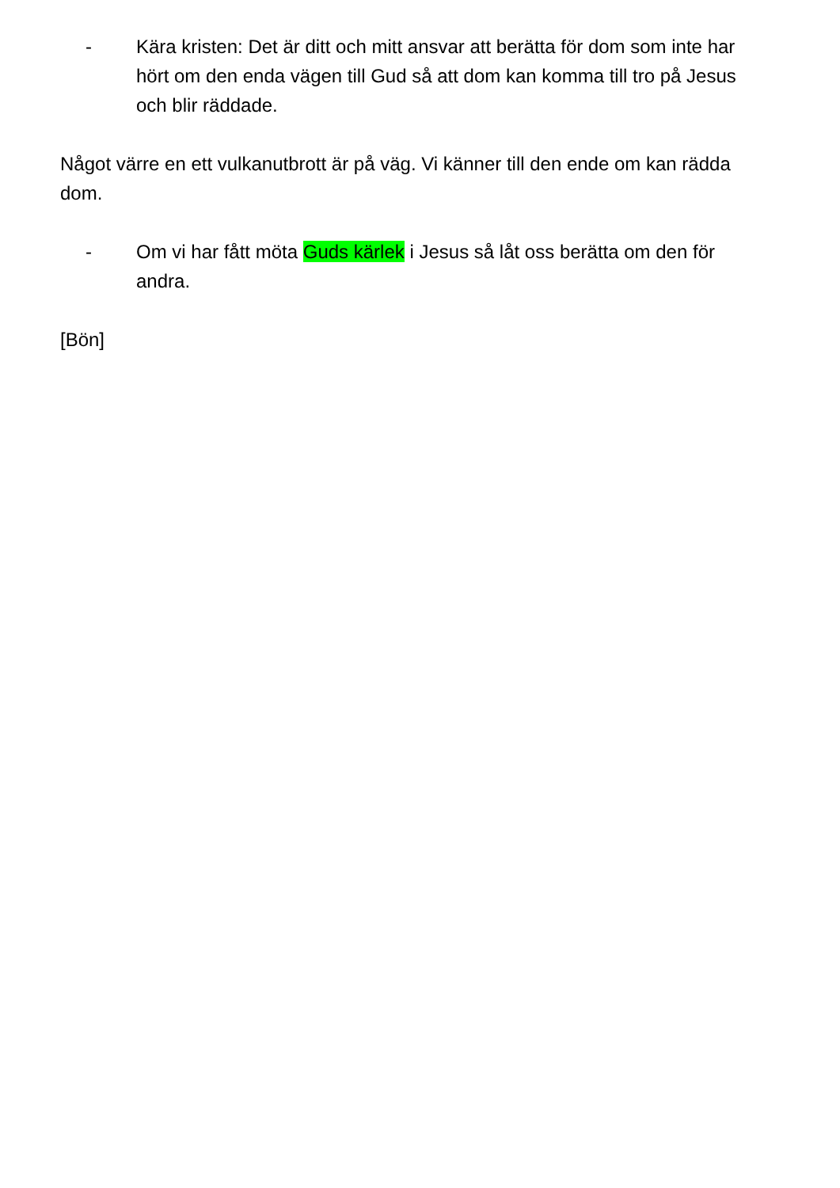- Kära kristen: Det är ditt och mitt ansvar att berätta för dom som inte har hört om den enda vägen till Gud så att dom kan komma till tro på Jesus och blir räddade.
Något värre en ett vulkanutbrott är på väg. Vi känner till den ende om kan rädda dom.
- Om vi har fått möta Guds kärlek i Jesus så låt oss berätta om den för andra.
[Bön]